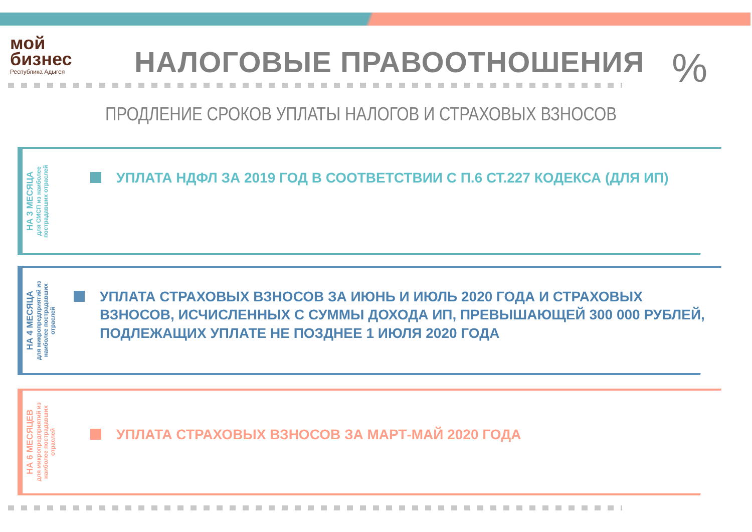мой
бизнес
Республика Адыгея
НАЛОГОВЫЕ ПРАВООТНОШЕНИЯ %
ПРОДЛЕНИЕ СРОКОВ УПЛАТЫ НАЛОГОВ И СТРАХОВЫХ ВЗНОСОВ
НА 3 МЕСЯЦА
для СМСП из наиболее пострадавших отраслей
УПЛАТА НДФЛ ЗА 2019 ГОД В СООТВЕТСТВИИ С П.6 СТ.227 КОДЕКСА (ДЛЯ ИП)
НА 4 МЕСЯЦА
для микропредприятий из наиболее пострадавших отраслей
УПЛАТА СТРАХОВЫХ ВЗНОСОВ ЗА ИЮНЬ И ИЮЛЬ 2020 ГОДА И СТРАХОВЫХ ВЗНОСОВ, ИСЧИСЛЕННЫХ С СУММЫ ДОХОДА ИП, ПРЕВЫШАЮЩЕЙ 300 000 РУБЛЕЙ, ПОДЛЕЖАЩИХ УПЛАТЕ НЕ ПОЗДНЕЕ 1 ИЮЛЯ 2020 ГОДА
НА 6 МЕСЯЦЕВ
для микропредприятий из наиболее пострадавших отраслей
УПЛАТА СТРАХОВЫХ ВЗНОСОВ ЗА МАРТ-МАЙ 2020 ГОДА